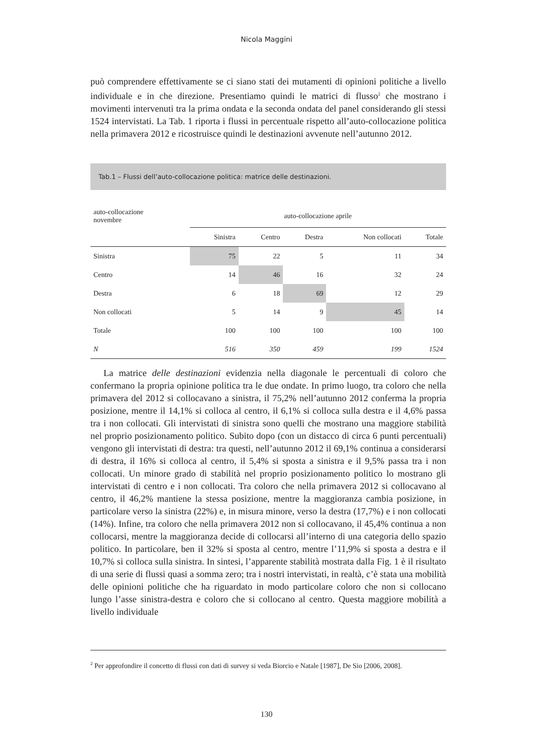Nicola Maggini
può comprendere effettivamente se ci siano stati dei mutamenti di opinioni politiche a livello individuale e in che direzione. Presentiamo quindi le matrici di flusso<sup>2</sup> che mostrano i movimenti intervenuti tra la prima ondata e la seconda ondata del panel considerando gli stessi 1524 intervistati. La Tab. 1 riporta i flussi in percentuale rispetto all’auto-collocazione politica nella primavera 2012 e ricostruisce quindi le destinazioni avvenute nell’autunno 2012.
Tab.1 – Flussi dell’auto-collocazione politica: matrice delle destinazioni.
| auto-collocazione novembre | auto-collocazione aprile | | | | |
| --- | --- | --- | --- | --- | --- |
| | Sinistra | Centro | Destra | Non collocati | Totale |
| Sinistra | 75 | 22 | 5 | 11 | 34 |
| Centro | 14 | 46 | 16 | 32 | 24 |
| Destra | 6 | 18 | 69 | 12 | 29 |
| Non collocati | 5 | 14 | 9 | 45 | 14 |
| Totale | 100 | 100 | 100 | 100 | 100 |
| N | 516 | 350 | 459 | 199 | 1524 |
La matrice delle destinazioni evidenzia nella diagonale le percentuali di coloro che confermano la propria opinione politica tra le due ondate. In primo luogo, tra coloro che nella primavera del 2012 si collocavano a sinistra, il 75,2% nell’autunno 2012 conferma la propria posizione, mentre il 14,1% si colloca al centro, il 6,1% si colloca sulla destra e il 4,6% passa tra i non collocati. Gli intervistati di sinistra sono quelli che mostrano una maggiore stabilità nel proprio posizionamento politico. Subito dopo (con un distacco di circa 6 punti percentuali) vengono gli intervistati di destra: tra questi, nell’autunno 2012 il 69,1% continua a considerarsi di destra, il 16% si colloca al centro, il 5,4% si sposta a sinistra e il 9,5% passa tra i non collocati. Un minore grado di stabilità nel proprio posizionamento politico lo mostrano gli intervistati di centro e i non collocati. Tra coloro che nella primavera 2012 si collocavano al centro, il 46,2% mantiene la stessa posizione, mentre la maggioranza cambia posizione, in particolare verso la sinistra (22%) e, in misura minore, verso la destra (17,7%) e i non collocati (14%). Infine, tra coloro che nella primavera 2012 non si collocavano, il 45,4% continua a non collocarsi, mentre la maggioranza decide di collocarsi all’interno di una categoria dello spazio politico. In particolare, ben il 32% si sposta al centro, mentre l’11,9% si sposta a destra e il 10,7% si colloca sulla sinistra. In sintesi, l’apparente stabilità mostrata dalla Fig. 1 è il risultato di una serie di flussi quasi a somma zero; tra i nostri intervistati, in realtà, c’è stata una mobilità delle opinioni politiche che ha riguardato in modo particolare coloro che non si collocano lungo l’asse sinistra-destra e coloro che si collocano al centro. Questa maggiore mobilità a livello individuale
<sup>2</sup> Per approfondire il concetto di flussi con dati di survey si veda Biorcio e Natale [1987], De Sio [2006, 2008].
130